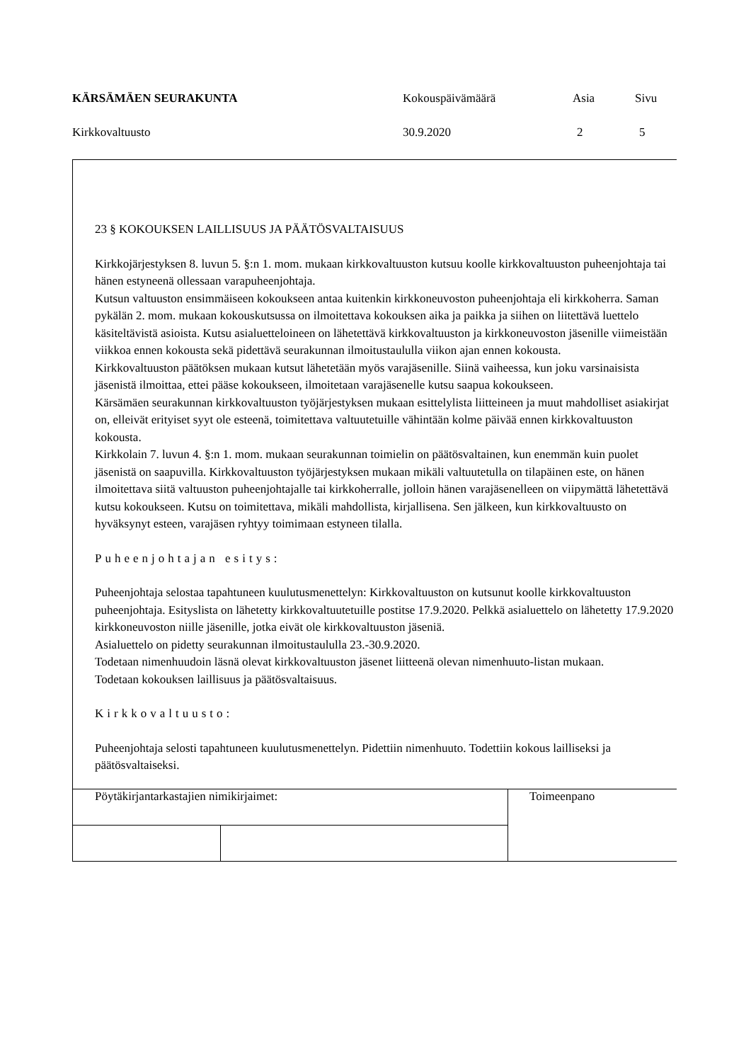| KÄRSÄMÄEN SEURAKUNTA | Kokouspäivämäärä | Asia | Sivu |
| Kirkkovaltuusto | 30.9.2020 | 2 | 5 |
23 § KOKOUKSEN LAILLISUUS JA PÄÄTÖSVALTAISUUS
Kirkkojärjestyksen 8. luvun 5. §:n 1. mom. mukaan kirkkovaltuuston kutsuu koolle kirkkovaltuuston puheenjohtaja tai hänen estyneenä ollessaan varapuheenjohtaja.
Kutsun valtuuston ensimmäiseen kokoukseen antaa kuitenkin kirkkoneuvoston puheenjohtaja eli kirkkoherra. Saman pykälän 2. mom. mukaan kokouskutsussa on ilmoitettava kokouksen aika ja paikka ja siihen on liitettävä luettelo käsiteltävistä asioista. Kutsu asialuetteloineen on lähetettävä kirkkovaltuuston ja kirkkoneuvoston jäsenille viimeistään viikkoa ennen kokousta sekä pidettävä seurakunnan ilmoitustaululla viikon ajan ennen kokousta.
Kirkkovaltuuston päätöksen mukaan kutsut lähetetään myös varajäsenille. Siinä vaiheessa, kun joku varsinaisista jäsenistä ilmoittaa, ettei pääse kokoukseen, ilmoitetaan varajäsenelle kutsu saapua kokoukseen.
Kärsämäen seurakunnan kirkkovaltuuston työjärjestyksen mukaan esittelylista liitteineen ja muut mahdolliset asiakirjat on, elleivät erityiset syyt ole esteenä, toimitettava valtuutetuille vähintään kolme päivää ennen kirkkovaltuuston kokousta.
Kirkkolain 7. luvun 4. §:n 1. mom. mukaan seurakunnan toimielin on päätösvaltainen, kun enemmän kuin puolet jäsenistä on saapuvilla. Kirkkovaltuuston työjärjestyksen mukaan mikäli valtuutetulla on tilapäinen este, on hänen ilmoitettava siitä valtuuston puheenjohtajalle tai kirkkoherralle, jolloin hänen varajäsenelleen on viipymättä lähetettävä kutsu kokoukseen. Kutsu on toimitettava, mikäli mahdollista, kirjallisena. Sen jälkeen, kun kirkkovaltuusto on hyväksynyt esteen, varajäsen ryhtyy toimimaan estyneen tilalla.
Puheenjohtajan esitys:
Puheenjohtaja selostaa tapahtuneen kuulutusmenettelyn: Kirkkovaltuuston on kutsunut koolle kirkkovaltuuston puheenjohtaja. Esityslista on lähetetty kirkkovaltuutetuille postitse 17.9.2020. Pelkkä asialuettelo on lähetetty 17.9.2020 kirkkoneuvoston niille jäsenille, jotka eivät ole kirkkovaltuuston jäseniä.
Asialuettelo on pidetty seurakunnan ilmoitustaululla 23.-30.9.2020.
Todetaan nimenhuudoin läsnä olevat kirkkovaltuuston jäsenet liitteenä olevan nimenhuuto-listan mukaan.
Todetaan kokouksen laillisuus ja päätösvaltaisuus.
Kirkkovaltuusto:
Puheenjohtaja selosti tapahtuneen kuulutusmenettelyn. Pidettiin nimenhuuto. Todettiin kokous lailliseksi ja päätösvaltaiseksi.
| Pöytäkirjantarkastajien nimikirjaimet: | | Toimeenpano |